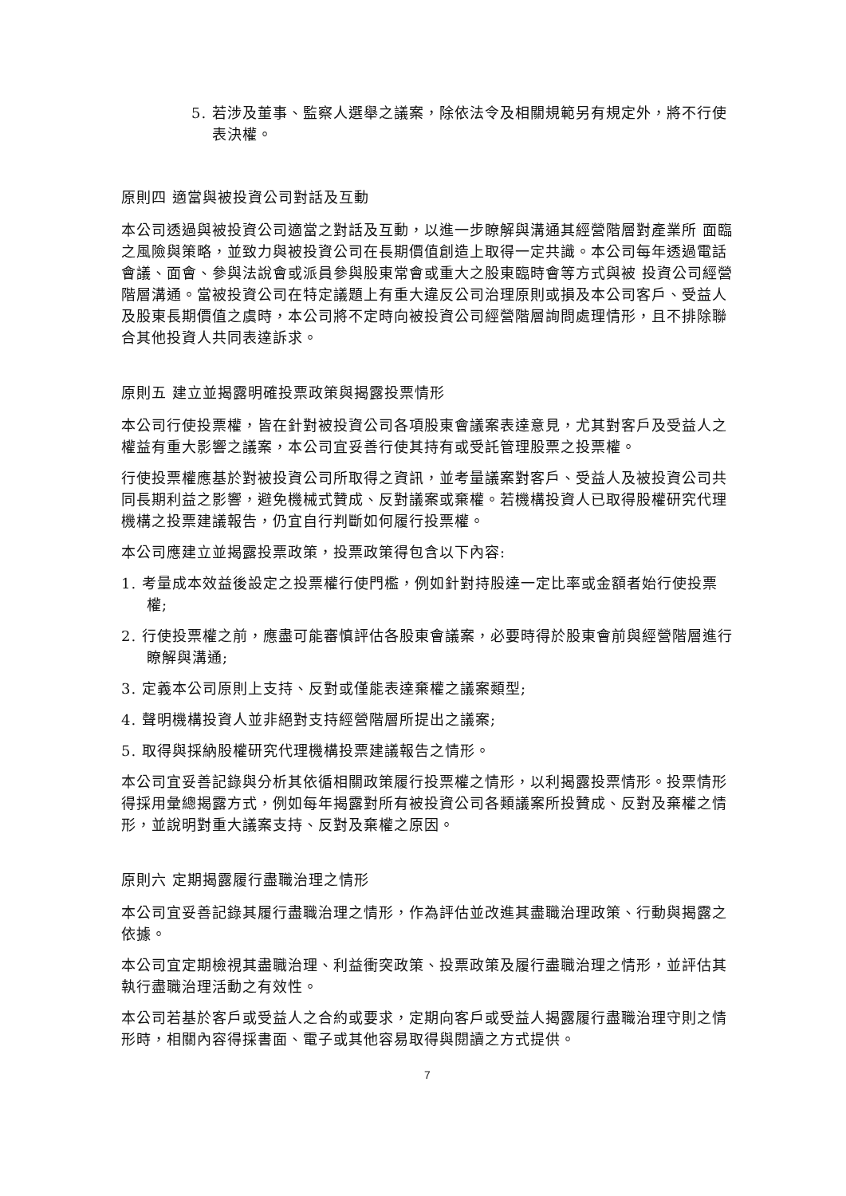5. 若涉及董事、監察人選舉之議案，除依法令及相關規範另有規定外，將不行使表決權。
原則四 適當與被投資公司對話及互動
本公司透過與被投資公司適當之對話及互動，以進一步瞭解與溝通其經營階層對產業所 面臨之風險與策略，並致力與被投資公司在長期價值創造上取得一定共識。本公司每年透過電話會議、面會、參與法說會或派員參與股東常會或重大之股東臨時會等方式與被 投資公司經營階層溝通。當被投資公司在特定議題上有重大違反公司治理原則或損及本公司客戶、受益人及股東長期價值之虞時，本公司將不定時向被投資公司經營階層詢問處理情形，且不排除聯合其他投資人共同表達訴求。
原則五 建立並揭露明確投票政策與揭露投票情形
本公司行使投票權，皆在針對被投資公司各項股東會議案表達意見，尤其對客戶及受益人之權益有重大影響之議案，本公司宜妥善行使其持有或受託管理股票之投票權。
行使投票權應基於對被投資公司所取得之資訊，並考量議案對客戶、受益人及被投資公司共同長期利益之影響，避免機械式贊成、反對議案或棄權。若機構投資人已取得股權研究代理機構之投票建議報告，仍宜自行判斷如何履行投票權。
本公司應建立並揭露投票政策，投票政策得包含以下內容:
1. 考量成本效益後設定之投票權行使門檻，例如針對持股達一定比率或金額者始行使投票權;
2. 行使投票權之前，應盡可能審慎評估各股東會議案，必要時得於股東會前與經營階層進行瞭解與溝通;
3. 定義本公司原則上支持、反對或僅能表達棄權之議案類型;
4. 聲明機構投資人並非絕對支持經營階層所提出之議案;
5. 取得與採納股權研究代理機構投票建議報告之情形。
本公司宜妥善記錄與分析其依循相關政策履行投票權之情形，以利揭露投票情形。投票情形得採用彙總揭露方式，例如每年揭露對所有被投資公司各類議案所投贊成、反對及棄權之情形，並說明對重大議案支持、反對及棄權之原因。
原則六 定期揭露履行盡職治理之情形
本公司宜妥善記錄其履行盡職治理之情形，作為評估並改進其盡職治理政策、行動與揭露之依據。
本公司宜定期檢視其盡職治理、利益衝突政策、投票政策及履行盡職治理之情形，並評估其執行盡職治理活動之有效性。
本公司若基於客戶或受益人之合約或要求，定期向客戶或受益人揭露履行盡職治理守則之情形時，相關內容得採書面、電子或其他容易取得與閱讀之方式提供。
7